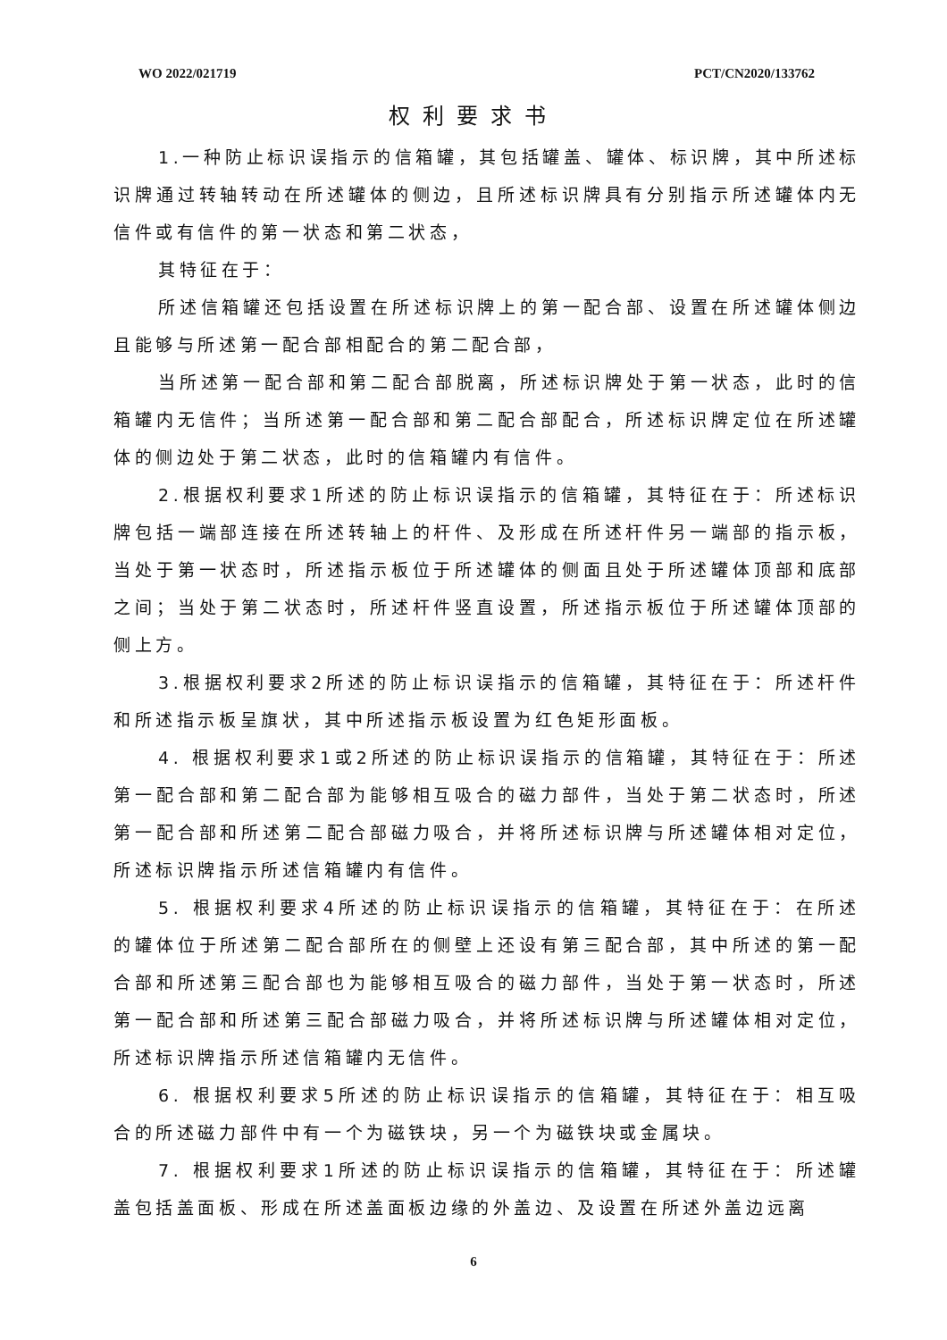WO 2022/021719 PCT/CN2020/133762
权利要求书
1.一种防止标识误指示的信箱罐，其包括罐盖、罐体、标识牌，其中所述标识牌通过转轴转动在所述罐体的侧边，且所述标识牌具有分别指示所述罐体内无信件或有信件的第一状态和第二状态，
其特征在于：
所述信箱罐还包括设置在所述标识牌上的第一配合部、设置在所述罐体侧边且能够与所述第一配合部相配合的第二配合部，
当所述第一配合部和第二配合部脱离，所述标识牌处于第一状态，此时的信箱罐内无信件；当所述第一配合部和第二配合部配合，所述标识牌定位在所述罐体的侧边处于第二状态，此时的信箱罐内有信件。
2.根据权利要求1所述的防止标识误指示的信箱罐，其特征在于：所述标识牌包括一端部连接在所述转轴上的杆件、及形成在所述杆件另一端部的指示板，当处于第一状态时，所述指示板位于所述罐体的侧面且处于所述罐体顶部和底部之间；当处于第二状态时，所述杆件竖直设置，所述指示板位于所述罐体顶部的侧上方。
3.根据权利要求2所述的防止标识误指示的信箱罐，其特征在于：所述杆件和所述指示板呈旗状，其中所述指示板设置为红色矩形面板。
4. 根据权利要求1或2所述的防止标识误指示的信箱罐，其特征在于：所述第一配合部和第二配合部为能够相互吸合的磁力部件，当处于第二状态时，所述第一配合部和所述第二配合部磁力吸合，并将所述标识牌与所述罐体相对定位，所述标识牌指示所述信箱罐内有信件。
5. 根据权利要求4所述的防止标识误指示的信箱罐，其特征在于：在所述的罐体位于所述第二配合部所在的侧壁上还设有第三配合部，其中所述的第一配合部和所述第三配合部也为能够相互吸合的磁力部件，当处于第一状态时，所述第一配合部和所述第三配合部磁力吸合，并将所述标识牌与所述罐体相对定位，所述标识牌指示所述信箱罐内无信件。
6. 根据权利要求5所述的防止标识误指示的信箱罐，其特征在于：相互吸合的所述磁力部件中有一个为磁铁块，另一个为磁铁块或金属块。
7. 根据权利要求1所述的防止标识误指示的信箱罐，其特征在于：所述罐盖包括盖面板、形成在所述盖面板边缘的外盖边、及设置在所述外盖边远离
6